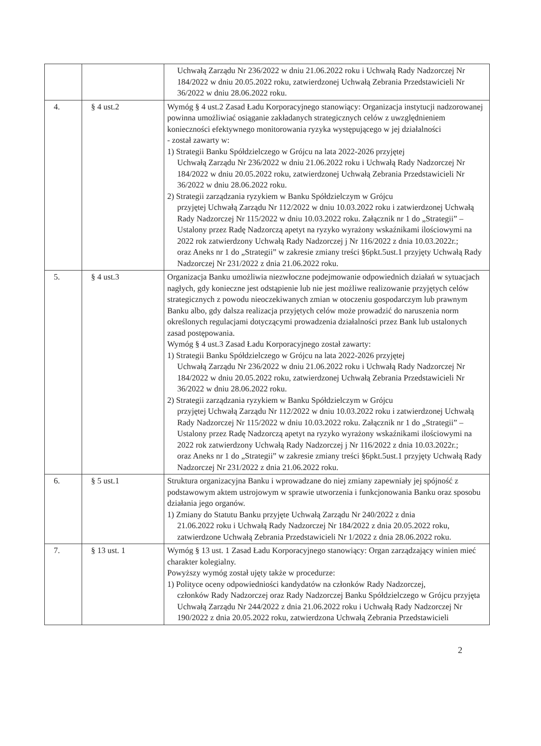| | | Uchwałą Zarządu Nr 236/2022 w dniu 21.06.2022 roku i Uchwałą Rady Nadzorczej Nr 184/2022 w dniu 20.05.2022 roku, zatwierdzonej Uchwałą Zebrania Przedstawicieli Nr 36/2022 w dniu 28.06.2022 roku. |
| 4. | § 4 ust.2 | Wymóg § 4 ust.2 Zasad Ładu Korporacyjnego stanowiący: Organizacja instytucji nadzorowanej powinna umożliwiać osiąganie zakładanych strategicznych celów z uwzględnieniem konieczności efektywnego monitorowania ryzyka występującego w jej działalności - został zawarty w: 1) Strategii Banku Spółdzielczego w Grójcu na lata 2022-2026 przyjętej Uchwałą Zarządu Nr 236/2022 w dniu 21.06.2022 roku i Uchwałą Rady Nadzorczej Nr 184/2022 w dniu 20.05.2022 roku, zatwierdzonej Uchwałą Zebrania Przedstawicieli Nr 36/2022 w dniu 28.06.2022 roku. 2) Strategii zarządzania ryzykiem w Banku Spółdzielczym w Grójcu przyjętej Uchwałą Zarządu Nr 112/2022 w dniu 10.03.2022 roku i zatwierdzonej Uchwałą Rady Nadzorczej Nr 115/2022 w dniu 10.03.2022 roku. Załącznik nr 1 do „Strategii” – Ustalony przez Radę Nadzorczą apetyt na ryzyko wyrażony wskaźnikami ilościowymi na 2022 rok zatwierdzony Uchwałą Rady Nadzorczej j Nr 116/2022 z dnia 10.03.2022r.; oraz Aneks nr 1 do „Strategii” w zakresie zmiany treści §6pkt.5ust.1 przyjęty Uchwałą Rady Nadzorczej Nr 231/2022 z dnia 21.06.2022 roku. |
| 5. | § 4 ust.3 | Organizacja Banku umożliwia niezwłoczne podejmowanie odpowiednich działań w sytuacjach nagłych, gdy konieczne jest odstąpienie lub nie jest możliwe realizowanie przyjętych celów strategicznych z powodu nieoczekiwanych zmian w otoczeniu gospodarczym lub prawnym Banku albo, gdy dalsza realizacja przyjętych celów może prowadzić do naruszenia norm określonych regulacjami dotyczącymi prowadzenia działalności przez Bank lub ustalonych zasad postępowania. Wymóg § 4 ust.3 Zasad Ładu Korporacyjnego został zawarty: 1) Strategii Banku Spółdzielczego w Grójcu na lata 2022-2026 przyjętej Uchwałą Zarządu Nr 236/2022 w dniu 21.06.2022 roku i Uchwałą Rady Nadzorczej Nr 184/2022 w dniu 20.05.2022 roku, zatwierdzonej Uchwałą Zebrania Przedstawicieli Nr 36/2022 w dniu 28.06.2022 roku. 2) Strategii zarządzania ryzykiem w Banku Spółdzielczym w Grójcu przyjętej Uchwałą Zarządu Nr 112/2022 w dniu 10.03.2022 roku i zatwierdzonej Uchwałą Rady Nadzorczej Nr 115/2022 w dniu 10.03.2022 roku. Załącznik nr 1 do „Strategii” – Ustalony przez Radę Nadzorczą apetyt na ryzyko wyrażony wskaźnikami ilościowymi na 2022 rok zatwierdzony Uchwałą Rady Nadzorczej j Nr 116/2022 z dnia 10.03.2022r.; oraz Aneks nr 1 do „Strategii” w zakresie zmiany treści §6pkt.5ust.1 przyjęty Uchwałą Rady Nadzorczej Nr 231/2022 z dnia 21.06.2022 roku. |
| 6. | § 5 ust.1 | Struktura organizacyjna Banku i wprowadzane do niej zmiany zapewniały jej spójność z podstawowym aktem ustrojowym w sprawie utworzenia i funkcjonowania Banku oraz sposobu działania jego organów. 1) Zmiany do Statutu Banku przyjęte Uchwałą Zarządu Nr 240/2022 z dnia 21.06.2022 roku i Uchwałą Rady Nadzorczej Nr 184/2022 z dnia 20.05.2022 roku, zatwierdzone Uchwałą Zebrania Przedstawicieli Nr 1/2022 z dnia 28.06.2022 roku. |
| 7. | § 13 ust. 1 | Wymóg § 13 ust. 1 Zasad Ładu Korporacyjnego stanowiący: Organ zarządzający winien mieć charakter kolegialny. Powyższy wymóg został ujęty także w procedurze: 1) Polityce oceny odpowiedniości kandydatów na członków Rady Nadzorczej, członków Rady Nadzorczej oraz Rady Nadzorczej Banku Spółdzielczego w Grójcu przyjęta Uchwałą Zarządu Nr 244/2022 z dnia 21.06.2022 roku i Uchwałą Rady Nadzorczej Nr 190/2022 z dnia 20.05.2022 roku, zatwierdzona Uchwałą Zebrania Przedstawicieli |
2